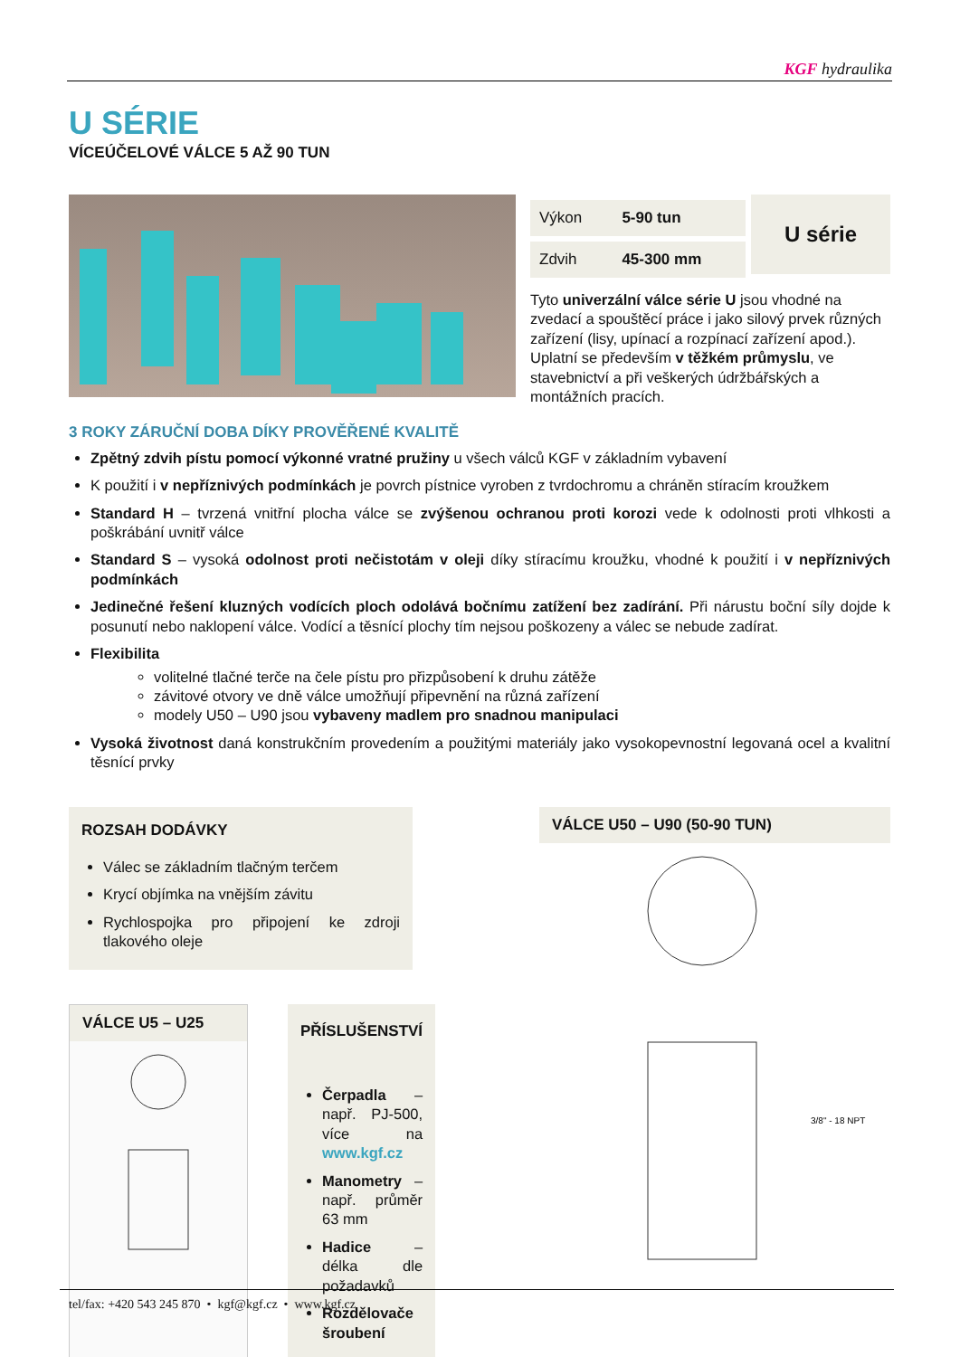KGF hydraulika
U SÉRIE
VÍCEÚČELOVÉ VÁLCE 5 AŽ 90 TUN
| Výkon | 5-90 tun |
| Zdvih | 45-300 mm |
U série
Tyto univerzální válce série U jsou vhodné na zvedací a spouštěcí práce i jako silový prvek různých zařízení (lisy, upínací a rozpínací zařízení apod.). Uplatní se především v těžkém průmyslu, ve stavebnictví a při veškerých údržbářských a montážních pracích.
3 ROKY ZÁRUČNÍ DOBA DÍKY PROVĚŘENÉ KVALITĚ
Zpětný zdvih pístu pomocí výkonné vratné pružiny u všech válců KGF v základním vybavení
K použití i v nepříznivých podmínkách je povrch pístnice vyroben z tvrdochromu a chráněn stíracím kroužkem
Standard H – tvrzená vnitřní plocha válce se zvýšenou ochranou proti korozi vede k odolnosti proti vlhkosti a poškrábání uvnitř válce
Standard S – vysoká odolnost proti nečistotám v oleji díky stíracímu kroužku, vhodné k použití i v nepříznivých podmínkách
Jedinečné řešení kluzných vodících ploch odolává bočnímu zatížení bez zadírání. Při nárustu boční síly dojde k posunutí nebo naklopení válce. Vodící a těsnící plochy tím nejsou poškozeny a válec se nebude zadírat.
Flexibilita
volitelné tlačné terče na čele pístu pro přizpůsobení k druhu zátěže
závitové otvory ve dně válce umožňují připevnění na různá zařízení
modely U50 – U90 jsou vybaveny madlem pro snadnou manipulaci
Vysoká životnost daná konstrukčním provedením a použitými materiály jako vysokopevnostní legovaná ocel a kvalitní těsnící prvky
ROZSAH DODÁVKY
Válec se základním tlačným terčem
Krycí objímka na vnějším závitu
Rychlospojka pro připojení ke zdroji tlakového oleje
VÁLCE U5 – U25
PŘÍSLUŠENSTVÍ
Čerpadla – např. PJ-500, více na www.kgf.cz
Manometry – např. průměr 63 mm
Hadice – délka dle požadavků
Rozdělovače šroubení
VÁLCE U50 – U90 (50-90 TUN)
3/8" - 18 NPT
tel/fax: +420 543 245 870 • kgf@kgf.cz • www.kgf.cz